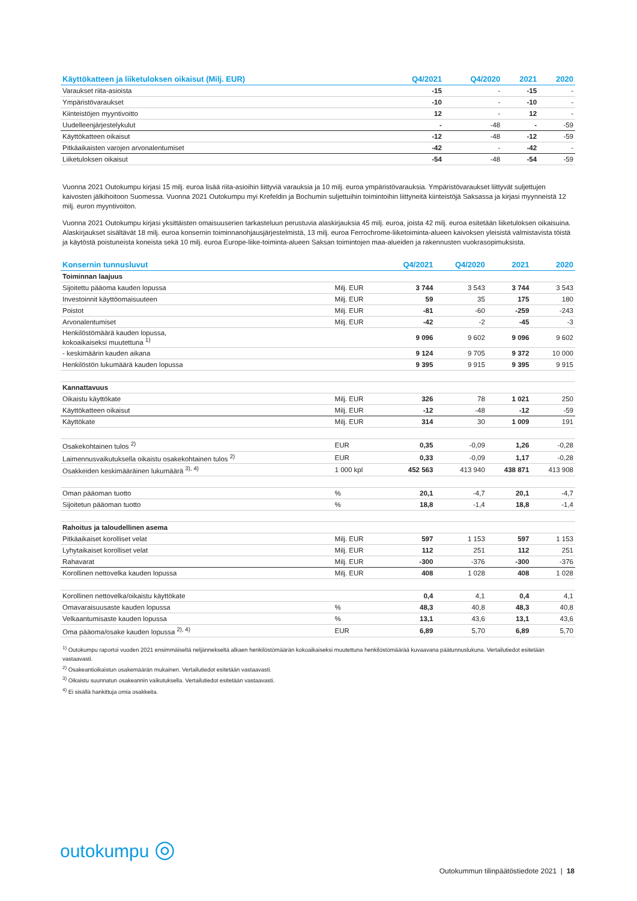| Käyttökatteen ja liiketuloksen oikaisut (Milj. EUR) | Q4/2021 | Q4/2020 | 2021 | 2020 |
| --- | --- | --- | --- | --- |
| Varaukset riita-asioista | -15 | - | -15 | - |
| Ympäristövaraukset | -10 | - | -10 | - |
| Kiinteistöjen myyntivoitto | 12 | - | 12 | - |
| Uudelleenjärjestelykulut | - | -48 | - | -59 |
| Käyttökatteen oikaisut | -12 | -48 | -12 | -59 |
| Pitkäaikaisten varojen arvonalentumiset | -42 | - | -42 | - |
| Liiketuloksen oikaisut | -54 | -48 | -54 | -59 |
Vuonna 2021 Outokumpu kirjasi 15 milj. euroa lisää riita-asioihin liittyviä varauksia ja 10 milj. euroa ympäristövarauksia. Ympäristövaraukset liittyvät suljettujen kaivosten jälkihoitoon Suomessa. Vuonna 2021 Outokumpu myi Krefeldin ja Bochumin suljettuihin toimintoihin liittyneitä kiinteistöjä Saksassa ja kirjasi myynneistä 12 milj. euron myyntivoiton.
Vuonna 2021 Outokumpu kirjasi yksittäisten omaisuuserien tarkasteluun perustuvia alaskirjauksia 45 milj. euroa, joista 42 milj. euroa esitetään liiketuloksen oikaisuina. Alaskirjaukset sisältävät 18 milj. euroa konsernin toiminnanohjausjärjestelmistä, 13 milj. euroa Ferrochrome-liiketoiminta-alueen kaivoksen yleisistä valmistavista töistä ja käytöstä poistuneista koneista sekä 10 milj. euroa Europe-liike-toiminta-alueen Saksan toimintojen maa-alueiden ja rakennusten vuokrasopimuksista.
| Konsernin tunnusluvut | | Q4/2021 | Q4/2020 | 2021 | 2020 |
| --- | --- | --- | --- | --- | --- |
| Toiminnan laajuus | | | | | |
| Sijoitettu pääoma kauden lopussa | Milj. EUR | 3 744 | 3 543 | 3 744 | 3 543 |
| Investoinnit käyttöomaisuuteen | Milj. EUR | 59 | 35 | 175 | 180 |
| Poistot | Milj. EUR | -81 | -60 | -259 | -243 |
| Arvonalentumiset | Milj. EUR | -42 | -2 | -45 | -3 |
| Henkilöstömäärä kauden lopussa, kokoaikaiseksi muutettuna <sup>1)</sup> | | 9 096 | 9 602 | 9 096 | 9 602 |
| - keskimäärin kauden aikana | | 9 124 | 9 705 | 9 372 | 10 000 |
| Henkilöstön lukumäärä kauden lopussa | | 9 395 | 9 915 | 9 395 | 9 915 |
| Kannattavuus | | | | | |
| Oikaistu käyttökate | Milj. EUR | 326 | 78 | 1 021 | 250 |
| Käyttökatteen oikaisut | Milj. EUR | -12 | -48 | -12 | -59 |
| Käyttökate | Milj. EUR | 314 | 30 | 1 009 | 191 |
| Osakekohtainen tulos <sup>2)</sup> | EUR | 0,35 | -0,09 | 1,26 | -0,28 |
| Laimennusvaikutuksella oikaistu osakekohtainen tulos <sup>2)</sup> | EUR | 0,33 | -0,09 | 1,17 | -0,28 |
| Osakkeiden keskimääräinen lukumäärä <sup>3), 4)</sup> | 1 000 kpl | 452 563 | 413 940 | 438 871 | 413 908 |
| Oman pääoman tuotto | % | 20,1 | -4,7 | 20,1 | -4,7 |
| Sijoitetun pääoman tuotto | % | 18,8 | -1,4 | 18,8 | -1,4 |
| Rahoitus ja taloudellinen asema | | | | | |
| Pitkäaikaiset korolliset velat | Milj. EUR | 597 | 1 153 | 597 | 1 153 |
| Lyhytaikaiset korolliset velat | Milj. EUR | 112 | 251 | 112 | 251 |
| Rahavarat | Milj. EUR | -300 | -376 | -300 | -376 |
| Korollinen nettovelka kauden lopussa | Milj. EUR | 408 | 1 028 | 408 | 1 028 |
| Korollinen nettovelka/oikaistu käyttökate | | 0,4 | 4,1 | 0,4 | 4,1 |
| Omavaraisuusaste kauden lopussa | % | 48,3 | 40,8 | 48,3 | 40,8 |
| Velkaantumisaste kauden lopussa | % | 13,1 | 43,6 | 13,1 | 43,6 |
| Oma pääoma/osake kauden lopussa <sup>2), 4)</sup> | EUR | 6,89 | 5,70 | 6,89 | 5,70 |
<sup>1)</sup> Outokumpu raportoi vuoden 2021 ensimmäiseltä neljännekseltä alkaen henkilöstömäärän kokoaikaiseksi muutettuna henkilöstömäärää kuvaavana päätunnuslukuna. Vertailutiedot esitetään vastaavasti.
<sup>2)</sup> Osakeantioikaistun osakemäärän mukainen. Vertailutiedot esitetään vastaavasti.
<sup>3)</sup> Oikaistu suunnatun osakeannin vaikutuksella. Vertailutiedot esitetään vastaavasti.
<sup>4)</sup> Ei sisällä hankittuja omia osakkeita.
outokumpu ◎
Outokummun tilinpäätöstiedote 2021 | 18